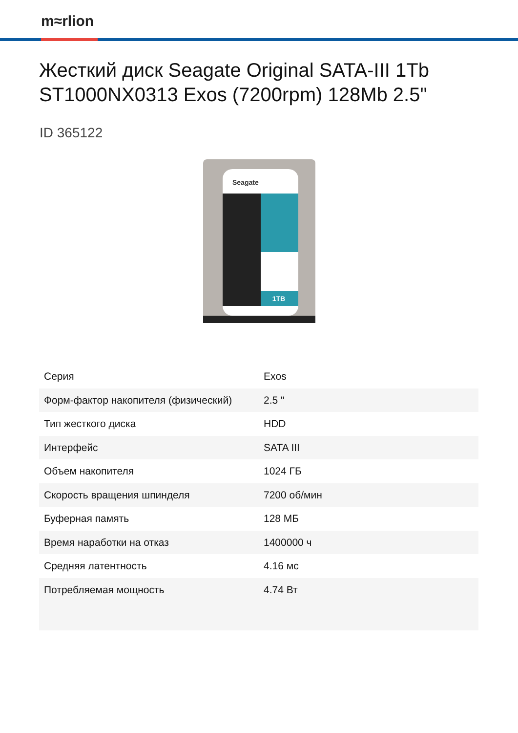m≈rlion
Жесткий диск Seagate Original SATA-III 1Tb ST1000NX0313 Exos (7200rpm) 128Mb 2.5"
ID 365122
Seagate
1TB
| Серия | Exos |
| Форм-фактор накопителя (физический) | 2.5 " |
| Тип жесткого диска | HDD |
| Интерфейс | SATA III |
| Объем накопителя | 1024 ГБ |
| Скорость вращения шпинделя | 7200 об/мин |
| Буферная память | 128 МБ |
| Время наработки на отказ | 1400000 ч |
| Средняя латентность | 4.16 мс |
| Потребляемая мощность | 4.74 Вт |